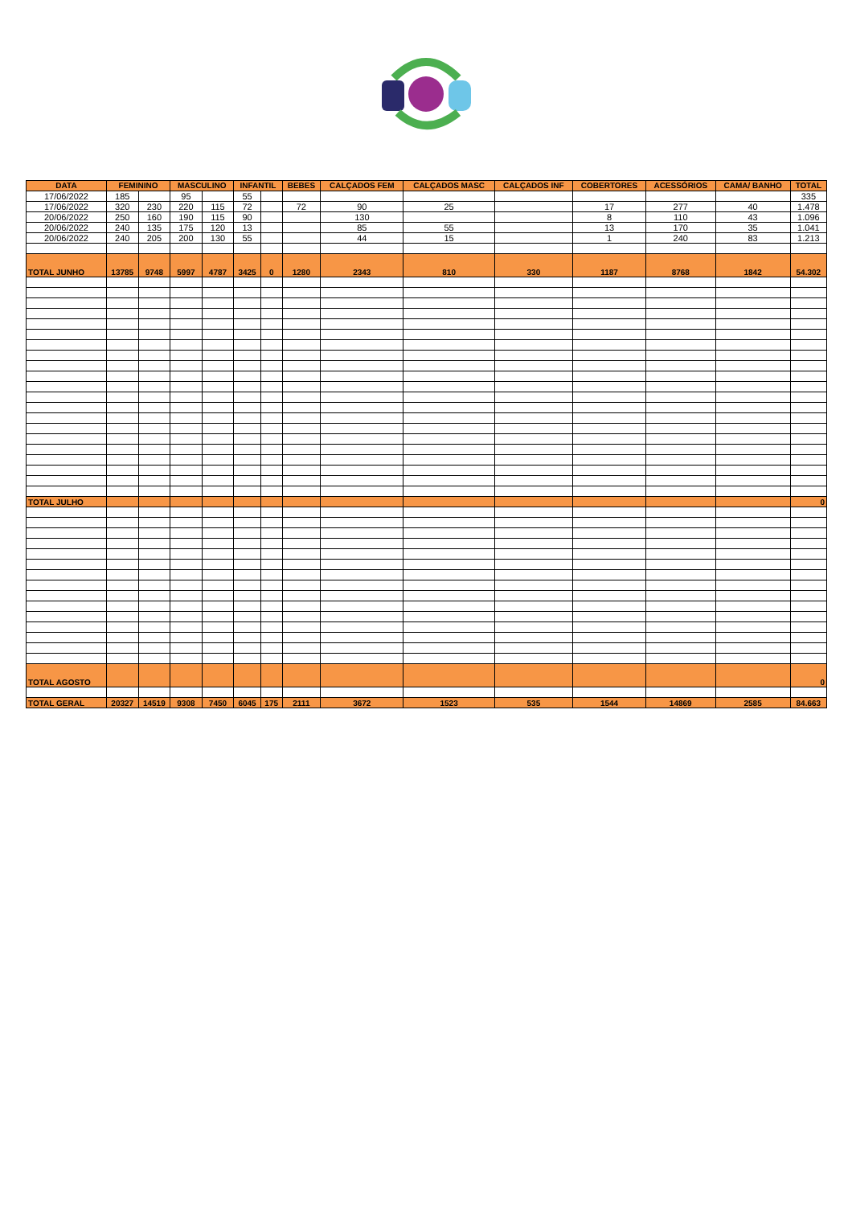| DATA | FEMININO | | MASCULINO | | INFANTIL | | BEBES | CALÇADOS FEM | CALÇADOS MASC | CALÇADOS INF | COBERTORES | ACESSÓRIOS | CAMA/ BANHO | TOTAL |
| --- | --- | --- | --- | --- | --- | --- | --- | --- | --- | --- | --- | --- | --- | --- |
| 17/06/2022 | 185 | | 95 | | 55 | | | | | | | | | 335 |
| 17/06/2022 | 320 | 230 | 220 | 115 | 72 | | 72 | 90 | 25 | | 17 | 277 | 40 | 1.478 |
| 20/06/2022 | 250 | 160 | 190 | 115 | 90 | | | 130 | | | 8 | 110 | 43 | 1.096 |
| 20/06/2022 | 240 | 135 | 175 | 120 | 13 | | | 85 | 55 | | 13 | 170 | 35 | 1.041 |
| 20/06/2022 | 240 | 205 | 200 | 130 | 55 | | | 44 | 15 | | 1 | 240 | 83 | 1.213 |
| TOTAL JUNHO | 13785 | 9748 | 5997 | 4787 | 3425 | 0 | 1280 | 2343 | 810 | 330 | 1187 | 8768 | 1842 | 54.302 |
| TOTAL JULHO | | | | | | | | | | | | | | 0 |
| TOTAL AGOSTO | | | | | | | | | | | | | | 0 |
| TOTAL GERAL | 20327 | 14519 | 9308 | 7450 | 6045 | 175 | 2111 | 3672 | 1523 | 535 | 1544 | 14869 | 2585 | 84.663 |